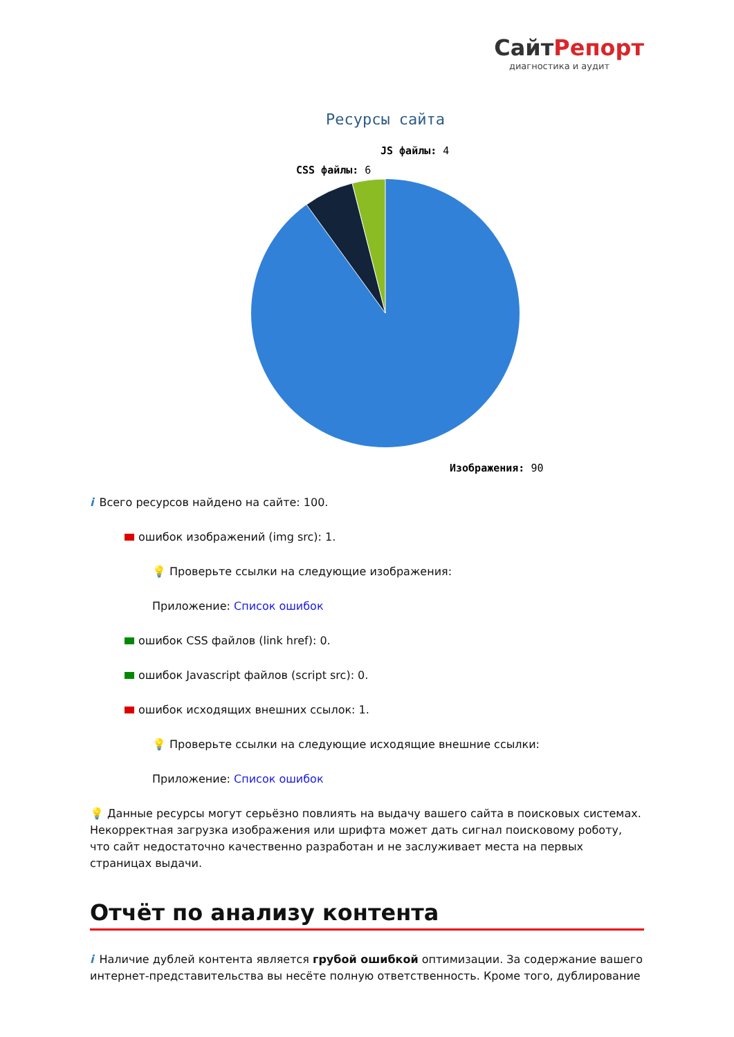СайтРепорт
диагностика и аудит
Ресурсы сайта
JS файлы: 4
CSS файлы: 6
Изображения: 90
i Всего ресурсов найдено на сайте: 100.
ошибок изображений (img src): 1.
💡 Проверьте ссылки на следующие изображения:
Приложение: Список ошибок
ошибок CSS файлов (link href): 0.
ошибок Javascript файлов (script src): 0.
ошибок исходящих внешних ссылок: 1.
💡 Проверьте ссылки на следующие исходящие внешние ссылки:
Приложение: Список ошибок
💡 Данные ресурсы могут серьёзно повлиять на выдачу вашего сайта в поисковых системах. Некорректная загрузка изображения или шрифта может дать сигнал поисковому роботу, что сайт недостаточно качественно разработан и не заслуживает места на первых страницах выдачи.
Отчёт по анализу контента
i Наличие дублей контента является грубой ошибкой оптимизации. За содержание вашего интернет-представительства вы несёте полную ответственность. Кроме того, дублирование